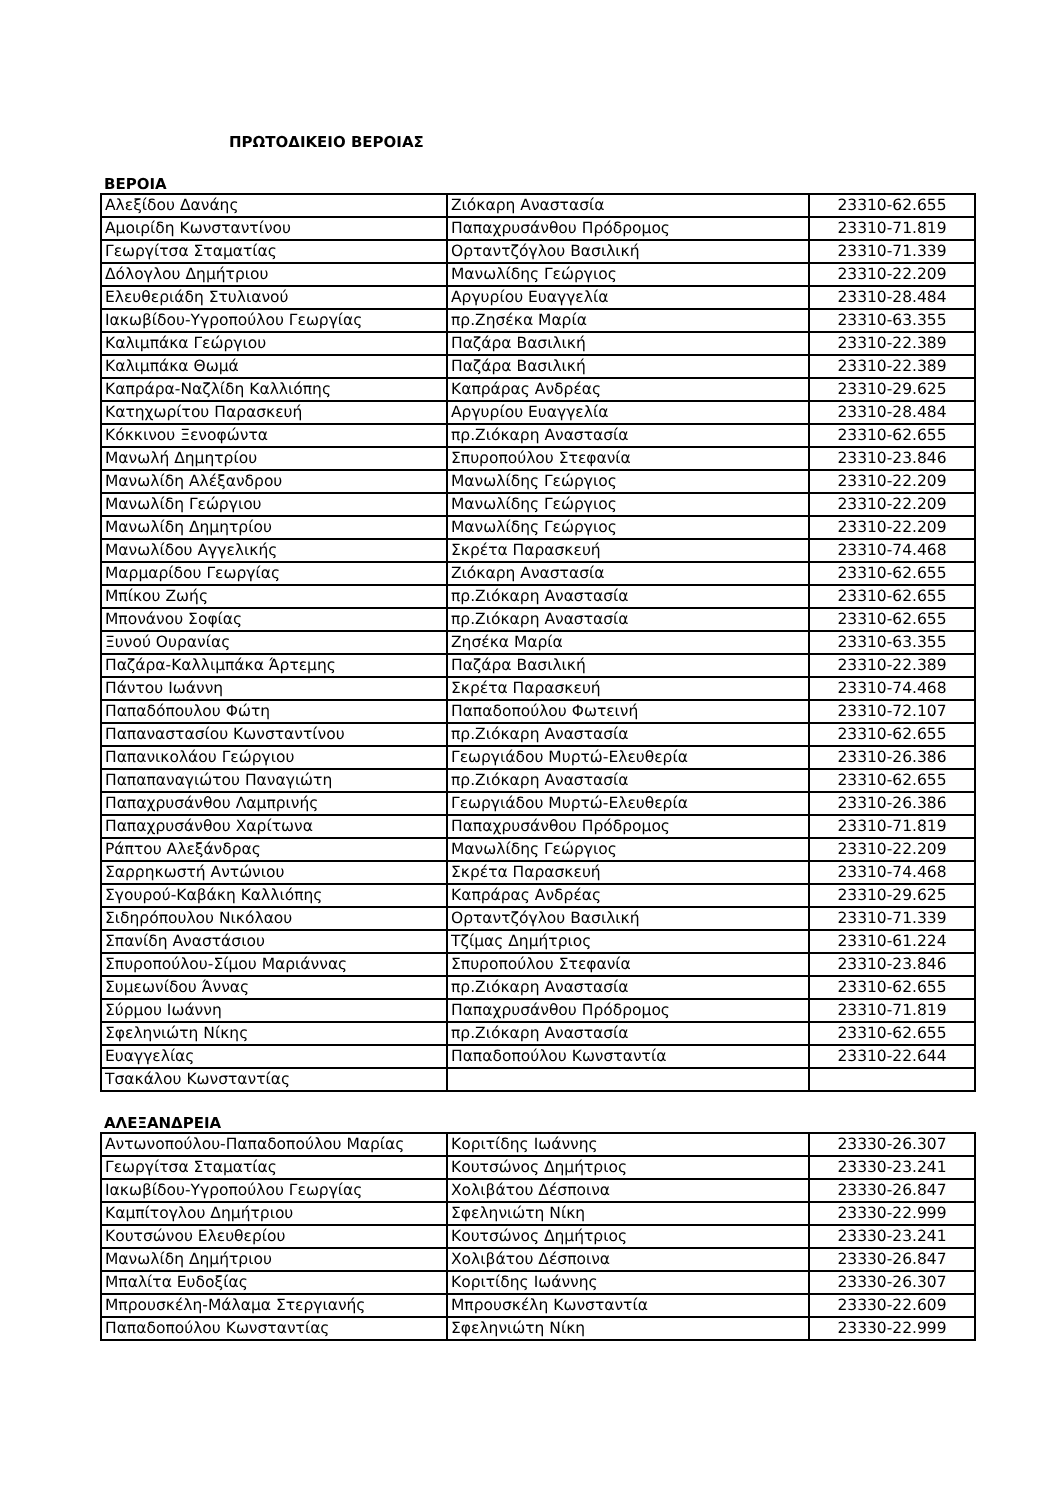ΠΡΩΤΟΔΙΚΕΙΟ ΒΕΡΟΙΑΣ
ΒΕΡΟΙΑ
| Αλεξίδου Δανάης | Ζιόκαρη Αναστασία | 23310-62.655 |
| Αμοιρίδη Κωνσταντίνου | Παπαχρυσάνθου Πρόδρομος | 23310-71.819 |
| Γεωργίτσα Σταματίας | Ορταντζόγλου Βασιλική | 23310-71.339 |
| Δόλογλου Δημήτριου | Μανωλίδης Γεώργιος | 23310-22.209 |
| Ελευθεριάδη Στυλιανού | Αργυρίου Ευαγγελία | 23310-28.484 |
| Ιακωβίδου-Υγροπούλου Γεωργίας | πρ.Ζησέκα Μαρία | 23310-63.355 |
| Καλιμπάκα Γεώργιου | Παζάρα Βασιλική | 23310-22.389 |
| Καλιμπάκα Θωμά | Παζάρα Βασιλική | 23310-22.389 |
| Καπράρα-Ναζλίδη Καλλιόπης | Καπράρας Ανδρέας | 23310-29.625 |
| Κατηχωρίτου Παρασκευή | Αργυρίου Ευαγγελία | 23310-28.484 |
| Κόκκινου Ξενοφώντα | πρ.Ζιόκαρη Αναστασία | 23310-62.655 |
| Μανωλή Δημητρίου | Σπυροπούλου Στεφανία | 23310-23.846 |
| Μανωλίδη Αλέξανδρου | Μανωλίδης Γεώργιος | 23310-22.209 |
| Μανωλίδη Γεώργιου | Μανωλίδης Γεώργιος | 23310-22.209 |
| Μανωλίδη Δημητρίου | Μανωλίδης Γεώργιος | 23310-22.209 |
| Μανωλίδου Αγγελικής | Σκρέτα Παρασκευή | 23310-74.468 |
| Μαρμαρίδου Γεωργίας | Ζιόκαρη Αναστασία | 23310-62.655 |
| Μπίκου Ζωής | πρ.Ζιόκαρη Αναστασία | 23310-62.655 |
| Μπονάνου Σοφίας | πρ.Ζιόκαρη Αναστασία | 23310-62.655 |
| Ξυνού Ουρανίας | Ζησέκα Μαρία | 23310-63.355 |
| Παζάρα-Καλλιμπάκα Άρτεμης | Παζάρα Βασιλική | 23310-22.389 |
| Πάντου Ιωάννη | Σκρέτα Παρασκευή | 23310-74.468 |
| Παπαδόπουλου Φώτη | Παπαδοπούλου Φωτεινή | 23310-72.107 |
| Παπαναστασίου Κωνσταντίνου | πρ.Ζιόκαρη Αναστασία | 23310-62.655 |
| Παπανικολάου Γεώργιου | Γεωργιάδου Μυρτώ-Ελευθερία | 23310-26.386 |
| Παπαπαναγιώτου Παναγιώτη | πρ.Ζιόκαρη Αναστασία | 23310-62.655 |
| Παπαχρυσάνθου Λαμπρινής | Γεωργιάδου Μυρτώ-Ελευθερία | 23310-26.386 |
| Παπαχρυσάνθου Χαρίτωνα | Παπαχρυσάνθου Πρόδρομος | 23310-71.819 |
| Ράπτου Αλεξάνδρας | Μανωλίδης Γεώργιος | 23310-22.209 |
| Σαρρηκωστή Αντώνιου | Σκρέτα Παρασκευή | 23310-74.468 |
| Σγουρού-Καβάκη Καλλιόπης | Καπράρας Ανδρέας | 23310-29.625 |
| Σιδηρόπουλου Νικόλαου | Ορταντζόγλου Βασιλική | 23310-71.339 |
| Σπανίδη Αναστάσιου | Τζίμας Δημήτριος | 23310-61.224 |
| Σπυροπούλου-Σίμου Μαριάννας | Σπυροπούλου Στεφανία | 23310-23.846 |
| Συμεωνίδου Άννας | πρ.Ζιόκαρη Αναστασία | 23310-62.655 |
| Σύρμου Ιωάννη | Παπαχρυσάνθου Πρόδρομος | 23310-71.819 |
| Σφεληνιώτη Νίκης | πρ.Ζιόκαρη Αναστασία | 23310-62.655 |
| Ευαγγελίας | Παπαδοπούλου Κωνσταντία | 23310-22.644 |
| Τσακάλου Κωνσταντίας | | |
ΑΛΕΞΑΝΔΡΕΙΑ
| Αντωνοπούλου-Παπαδοπούλου Μαρίας | Κοριτίδης Ιωάννης | 23330-26.307 |
| Γεωργίτσα Σταματίας | Κουτσώνος Δημήτριος | 23330-23.241 |
| Ιακωβίδου-Υγροπούλου Γεωργίας | Χολιβάτου Δέσποινα | 23330-26.847 |
| Καμπίτογλου Δημήτριου | Σφεληνιώτη Νίκη | 23330-22.999 |
| Κουτσώνου Ελευθερίου | Κουτσώνος Δημήτριος | 23330-23.241 |
| Μανωλίδη Δημήτριου | Χολιβάτου Δέσποινα | 23330-26.847 |
| Μπαλίτα Ευδοξίας | Κοριτίδης Ιωάννης | 23330-26.307 |
| Μπρουσκέλη-Μάλαμα Στεργιανής | Μπρουσκέλη Κωνσταντία | 23330-22.609 |
| Παπαδοπούλου Κωνσταντίας | Σφεληνιώτη Νίκη | 23330-22.999 |